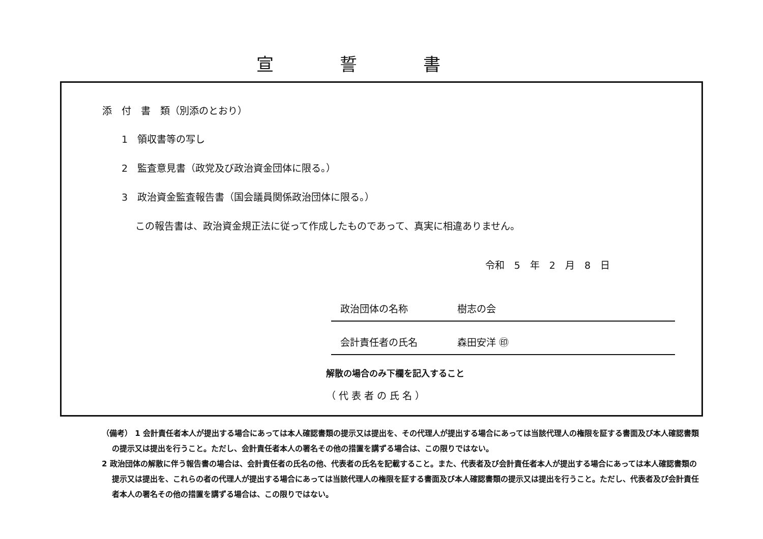宣誓書
添　付　書　類（別添のとおり）
1　領収書等の写し
2　監査意見書（政党及び政治資金団体に限る。）
3　政治資金監査報告書（国会議員関係政治団体に限る。）
この報告書は、政治資金規正法に従って作成したものであって、真実に相違ありません。
令和　5　年　2　月　8　日
政治団体の名称 樹志の会
会計責任者の氏名 森田安洋 ㊞
解散の場合のみ下欄を記入すること
（ 代 表 者 の 氏 名 ）
（備考） 1 会計責任者本人が提出する場合にあっては本人確認書類の提示又は提出を、その代理人が提出する場合にあっては当該代理人の権限を証する書面及び本人確認書類の提示又は提出を行うこと。ただし、会計責任者本人の署名その他の措置を講ずる場合は、この限りではない。
2 政治団体の解散に伴う報告書の場合は、会計責任者の氏名の他、代表者の氏名を記載すること。また、代表者及び会計責任者本人が提出する場合にあっては本人確認書類の提示又は提出を、これらの者の代理人が提出する場合にあっては当該代理人の権限を証する書面及び本人確認書類の提示又は提出を行うこと。ただし、代表者及び会計責任者本人の署名その他の措置を講ずる場合は、この限りではない。